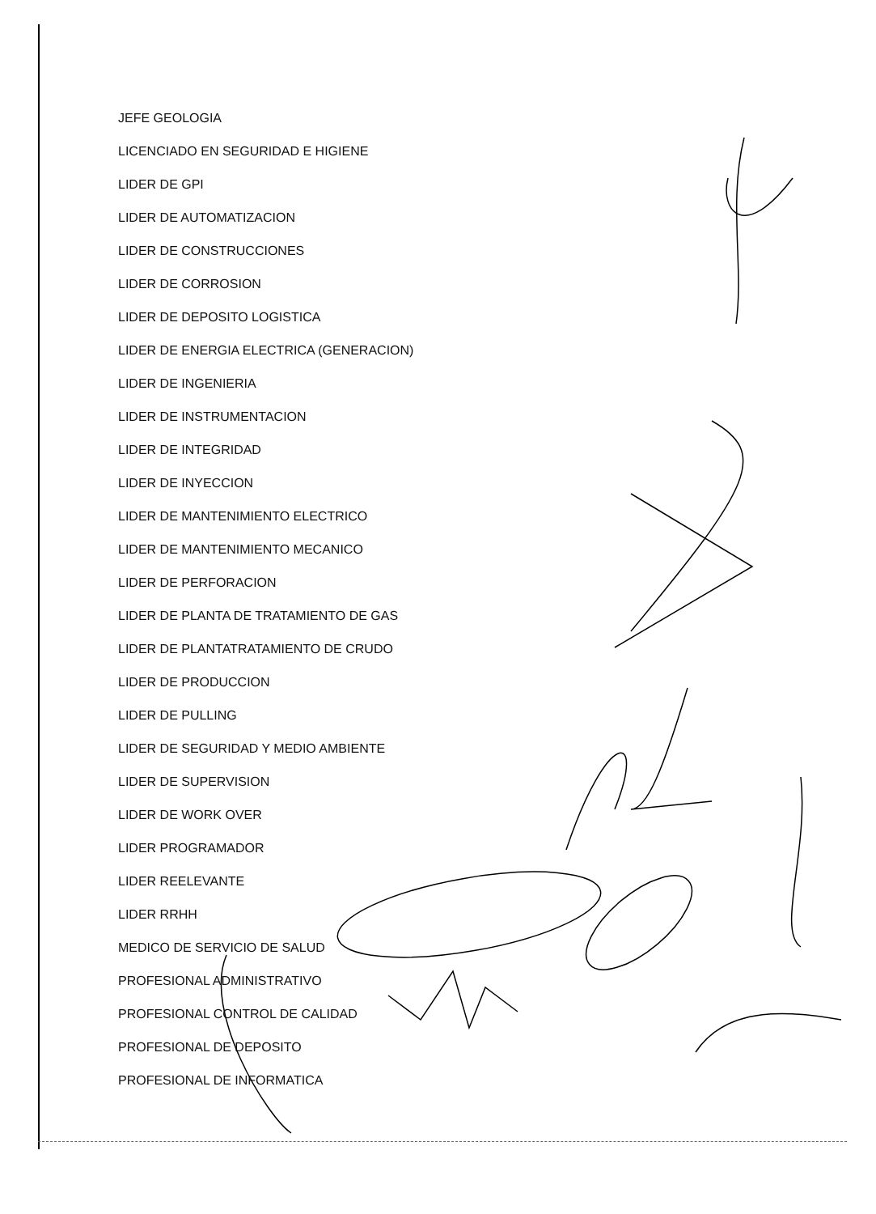JEFE GEOLOGIA
LICENCIADO EN SEGURIDAD E HIGIENE
LIDER DE GPI
LIDER DE AUTOMATIZACION
LIDER DE CONSTRUCCIONES
LIDER DE CORROSION
LIDER DE DEPOSITO LOGISTICA
LIDER DE ENERGIA ELECTRICA (GENERACION)
LIDER DE INGENIERIA
LIDER DE INSTRUMENTACION
LIDER DE INTEGRIDAD
LIDER DE INYECCION
LIDER DE MANTENIMIENTO ELECTRICO
LIDER DE MANTENIMIENTO MECANICO
LIDER DE PERFORACION
LIDER DE PLANTA DE TRATAMIENTO DE GAS
LIDER DE PLANTATRATAMIENTO DE CRUDO
LIDER DE PRODUCCION
LIDER DE PULLING
LIDER DE SEGURIDAD Y MEDIO AMBIENTE
LIDER DE SUPERVISION
LIDER DE WORK OVER
LIDER PROGRAMADOR
LIDER REELEVANTE
LIDER RRHH
MEDICO DE SERVICIO DE SALUD
PROFESIONAL ADMINISTRATIVO
PROFESIONAL CONTROL DE CALIDAD
PROFESIONAL DE DEPOSITO
PROFESIONAL DE INFORMATICA